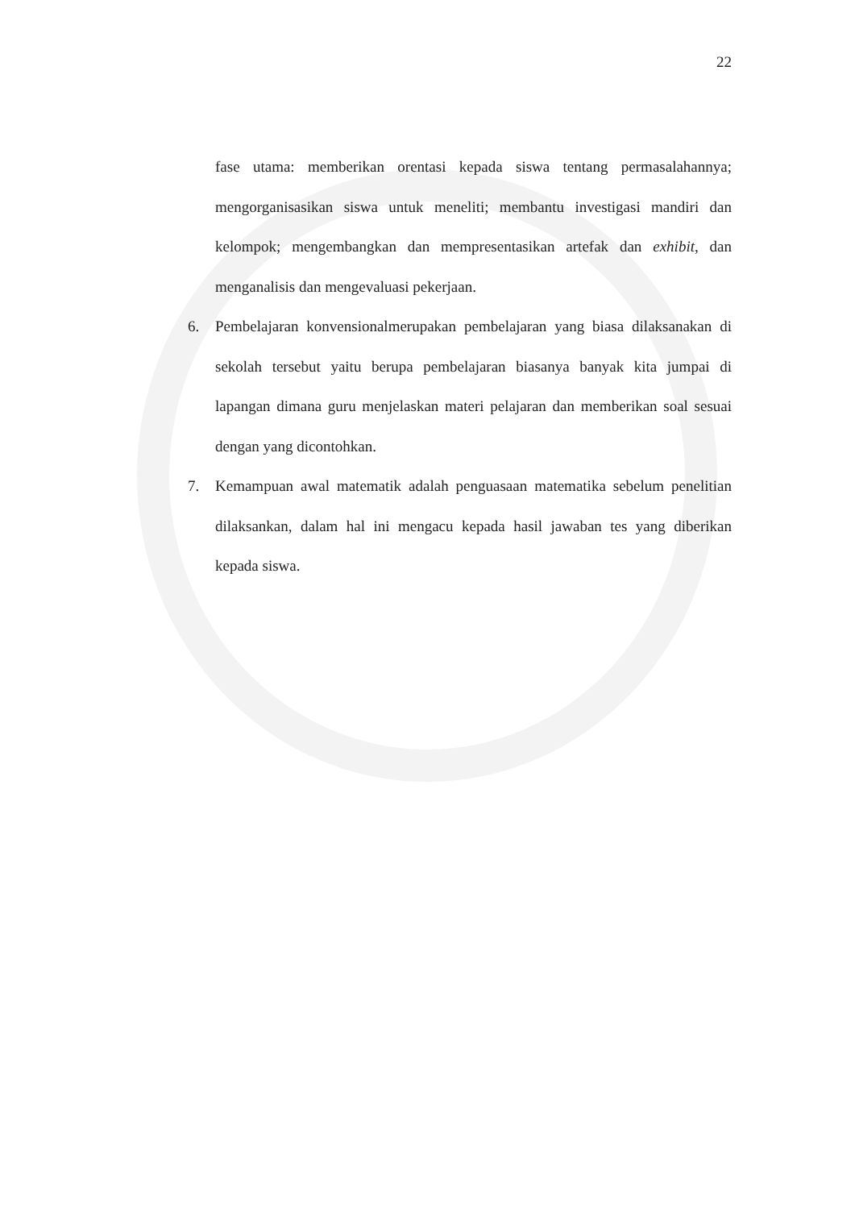22
fase utama: memberikan orentasi kepada siswa tentang permasalahannya; mengorganisasikan siswa untuk meneliti; membantu investigasi mandiri dan kelompok; mengembangkan dan mempresentasikan artefak dan exhibit, dan menganalisis dan mengevaluasi pekerjaan.
6. Pembelajaran konvensionalmerupakan pembelajaran yang biasa dilaksanakan di sekolah tersebut yaitu berupa pembelajaran biasanya banyak kita jumpai di lapangan dimana guru menjelaskan materi pelajaran dan memberikan soal sesuai dengan yang dicontohkan.
7. Kemampuan awal matematik adalah penguasaan matematika sebelum penelitian dilaksankan, dalam hal ini mengacu kepada hasil jawaban tes yang diberikan kepada siswa.